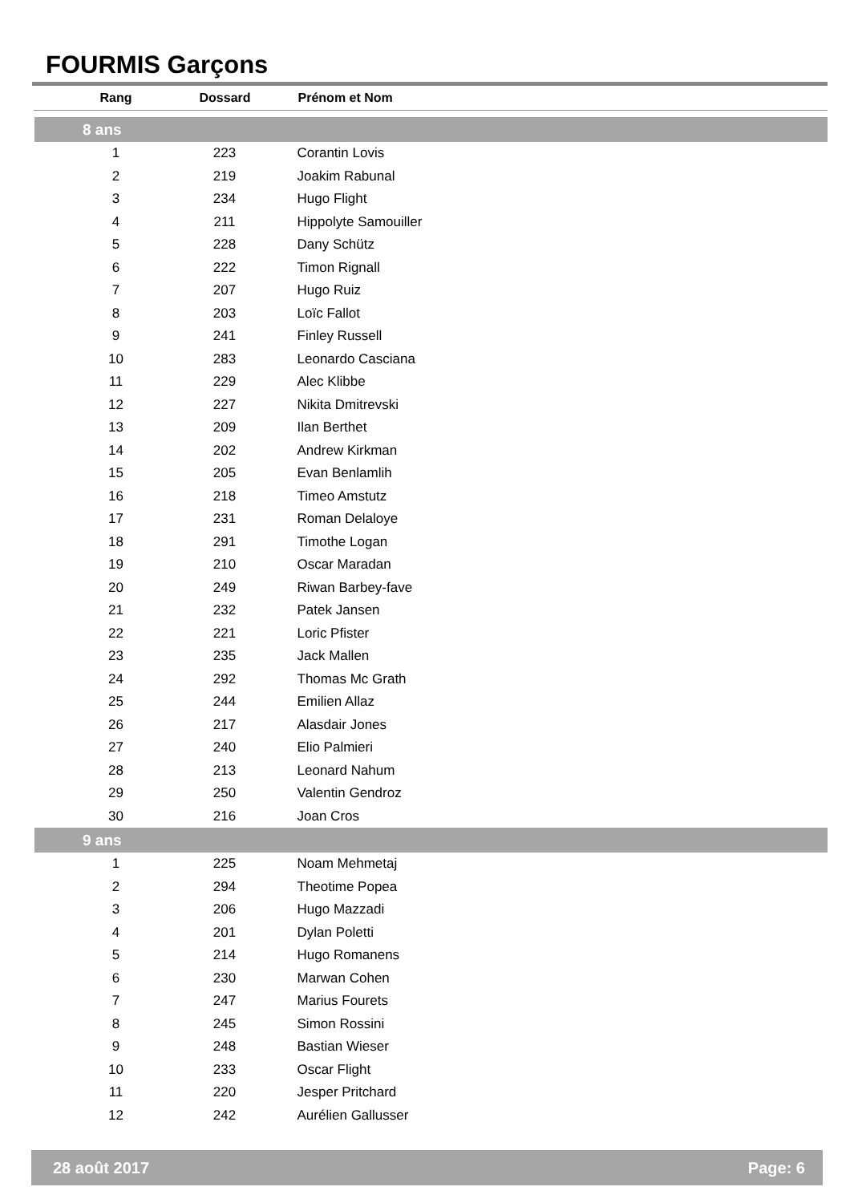FOURMIS Garçons
| Rang | Dossard | Prénom et Nom |
| --- | --- | --- |
| 8 ans | | |
| 1 | 223 | Corantin Lovis |
| 2 | 219 | Joakim Rabunal |
| 3 | 234 | Hugo Flight |
| 4 | 211 | Hippolyte Samouiller |
| 5 | 228 | Dany Schütz |
| 6 | 222 | Timon Rignall |
| 7 | 207 | Hugo Ruiz |
| 8 | 203 | Loïc Fallot |
| 9 | 241 | Finley Russell |
| 10 | 283 | Leonardo Casciana |
| 11 | 229 | Alec Klibbe |
| 12 | 227 | Nikita Dmitrevski |
| 13 | 209 | Ilan Berthet |
| 14 | 202 | Andrew Kirkman |
| 15 | 205 | Evan Benlamlih |
| 16 | 218 | Timeo Amstutz |
| 17 | 231 | Roman Delaloye |
| 18 | 291 | Timothe Logan |
| 19 | 210 | Oscar Maradan |
| 20 | 249 | Riwan Barbey-fave |
| 21 | 232 | Patek Jansen |
| 22 | 221 | Loric Pfister |
| 23 | 235 | Jack Mallen |
| 24 | 292 | Thomas Mc Grath |
| 25 | 244 | Emilien Allaz |
| 26 | 217 | Alasdair Jones |
| 27 | 240 | Elio Palmieri |
| 28 | 213 | Leonard Nahum |
| 29 | 250 | Valentin Gendroz |
| 30 | 216 | Joan Cros |
| 9 ans | | |
| 1 | 225 | Noam Mehmetaj |
| 2 | 294 | Theotime Popea |
| 3 | 206 | Hugo Mazzadi |
| 4 | 201 | Dylan Poletti |
| 5 | 214 | Hugo Romanens |
| 6 | 230 | Marwan Cohen |
| 7 | 247 | Marius Fourets |
| 8 | 245 | Simon Rossini |
| 9 | 248 | Bastian Wieser |
| 10 | 233 | Oscar Flight |
| 11 | 220 | Jesper Pritchard |
| 12 | 242 | Aurélien Gallusser |
28 août 2017 Page: 6